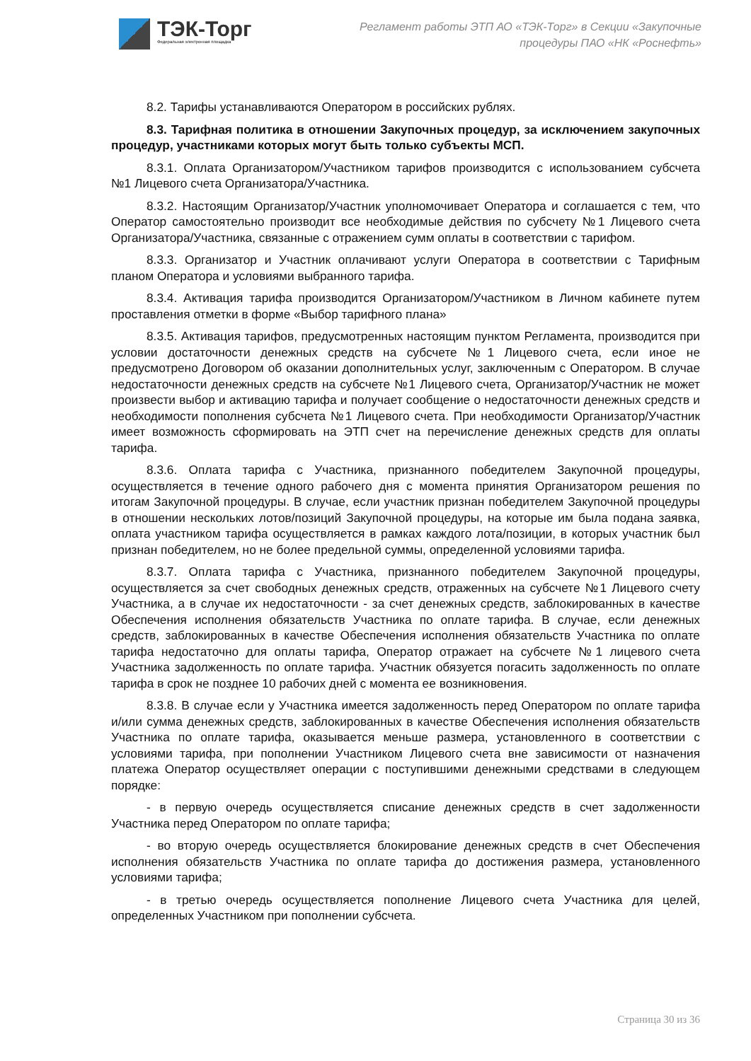ТЭК-Торг
Федеральная электронная площадка
Регламент работы ЭТП АО «ТЭК-Торг» в Секции «Закупочные
процедуры ПАО «НК «Роснефть»
8.2. Тарифы устанавливаются Оператором в российских рублях.
8.3. Тарифная политика в отношении Закупочных процедур, за исключением закупочных процедур, участниками которых могут быть только субъекты МСП.
8.3.1. Оплата Организатором/Участником тарифов производится с использованием субсчета №1 Лицевого счета Организатора/Участника.
8.3.2. Настоящим Организатор/Участник уполномочивает Оператора и соглашается с тем, что Оператор самостоятельно производит все необходимые действия по субсчету №1 Лицевого счета Организатора/Участника, связанные с отражением сумм оплаты в соответствии с тарифом.
8.3.3. Организатор и Участник оплачивают услуги Оператора в соответствии с Тарифным планом Оператора и условиями выбранного тарифа.
8.3.4. Активация тарифа производится Организатором/Участником в Личном кабинете путем проставления отметки в форме «Выбор тарифного плана»
8.3.5. Активация тарифов, предусмотренных настоящим пунктом Регламента, производится при условии достаточности денежных средств на субсчете №1 Лицевого счета, если иное не предусмотрено Договором об оказании дополнительных услуг, заключенным с Оператором. В случае недостаточности денежных средств на субсчете №1 Лицевого счета, Организатор/Участник не может произвести выбор и активацию тарифа и получает сообщение о недостаточности денежных средств и необходимости пополнения субсчета №1 Лицевого счета. При необходимости Организатор/Участник имеет возможность сформировать на ЭТП счет на перечисление денежных средств для оплаты тарифа.
8.3.6. Оплата тарифа с Участника, признанного победителем Закупочной процедуры, осуществляется в течение одного рабочего дня с момента принятия Организатором решения по итогам Закупочной процедуры. В случае, если участник признан победителем Закупочной процедуры в отношении нескольких лотов/позиций Закупочной процедуры, на которые им была подана заявка, оплата участником тарифа осуществляется в рамках каждого лота/позиции, в которых участник был признан победителем, но не более предельной суммы, определенной условиями тарифа.
8.3.7. Оплата тарифа с Участника, признанного победителем Закупочной процедуры, осуществляется за счет свободных денежных средств, отраженных на субсчете №1 Лицевого счету Участника, а в случае их недостаточности - за счет денежных средств, заблокированных в качестве Обеспечения исполнения обязательств Участника по оплате тарифа. В случае, если денежных средств, заблокированных в качестве Обеспечения исполнения обязательств Участника по оплате тарифа недостаточно для оплаты тарифа, Оператор отражает на субсчете №1 лицевого счета Участника задолженность по оплате тарифа. Участник обязуется погасить задолженность по оплате тарифа в срок не позднее 10 рабочих дней с момента ее возникновения.
8.3.8. В случае если у Участника имеется задолженность перед Оператором по оплате тарифа и/или сумма денежных средств, заблокированных в качестве Обеспечения исполнения обязательств Участника по оплате тарифа, оказывается меньше размера, установленного в соответствии с условиями тарифа, при пополнении Участником Лицевого счета вне зависимости от назначения платежа Оператор осуществляет операции с поступившими денежными средствами в следующем порядке:
- в первую очередь осуществляется списание денежных средств в счет задолженности Участника перед Оператором по оплате тарифа;
- во вторую очередь осуществляется блокирование денежных средств в счет Обеспечения исполнения обязательств Участника по оплате тарифа до достижения размера, установленного условиями тарифа;
- в третью очередь осуществляется пополнение Лицевого счета Участника для целей, определенных Участником при пополнении субсчета.
Страница 30 из 36